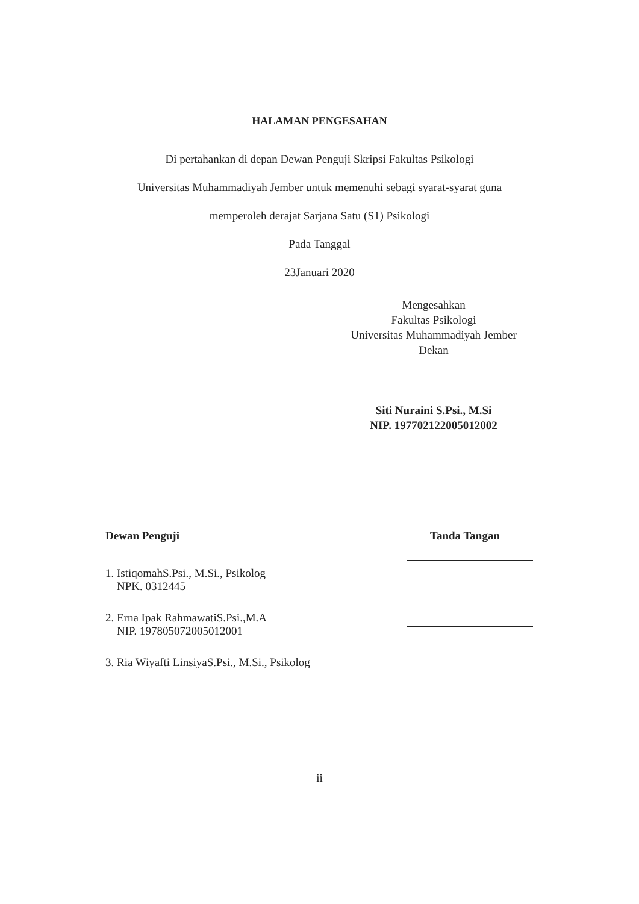HALAMAN PENGESAHAN
Di pertahankan di depan Dewan Penguji Skripsi Fakultas Psikologi
Universitas Muhammadiyah Jember untuk memenuhi sebagi syarat-syarat guna
memperoleh derajat Sarjana Satu (S1) Psikologi
Pada Tanggal
23Januari 2020
Mengesahkan
Fakultas Psikologi
Universitas Muhammadiyah Jember
Dekan
Siti Nuraini S.Psi., M.Si
NIP. 197702122005012002
Dewan Penguji Tanda Tangan
1. IstiqomahS.Psi., M.Si., Psikolog
NPK. 0312445
2. Erna Ipak RahmawatiS.Psi.,M.A
NIP. 197805072005012001
3. Ria Wiyafti LinsiyaS.Psi., M.Si., Psikolog
ii